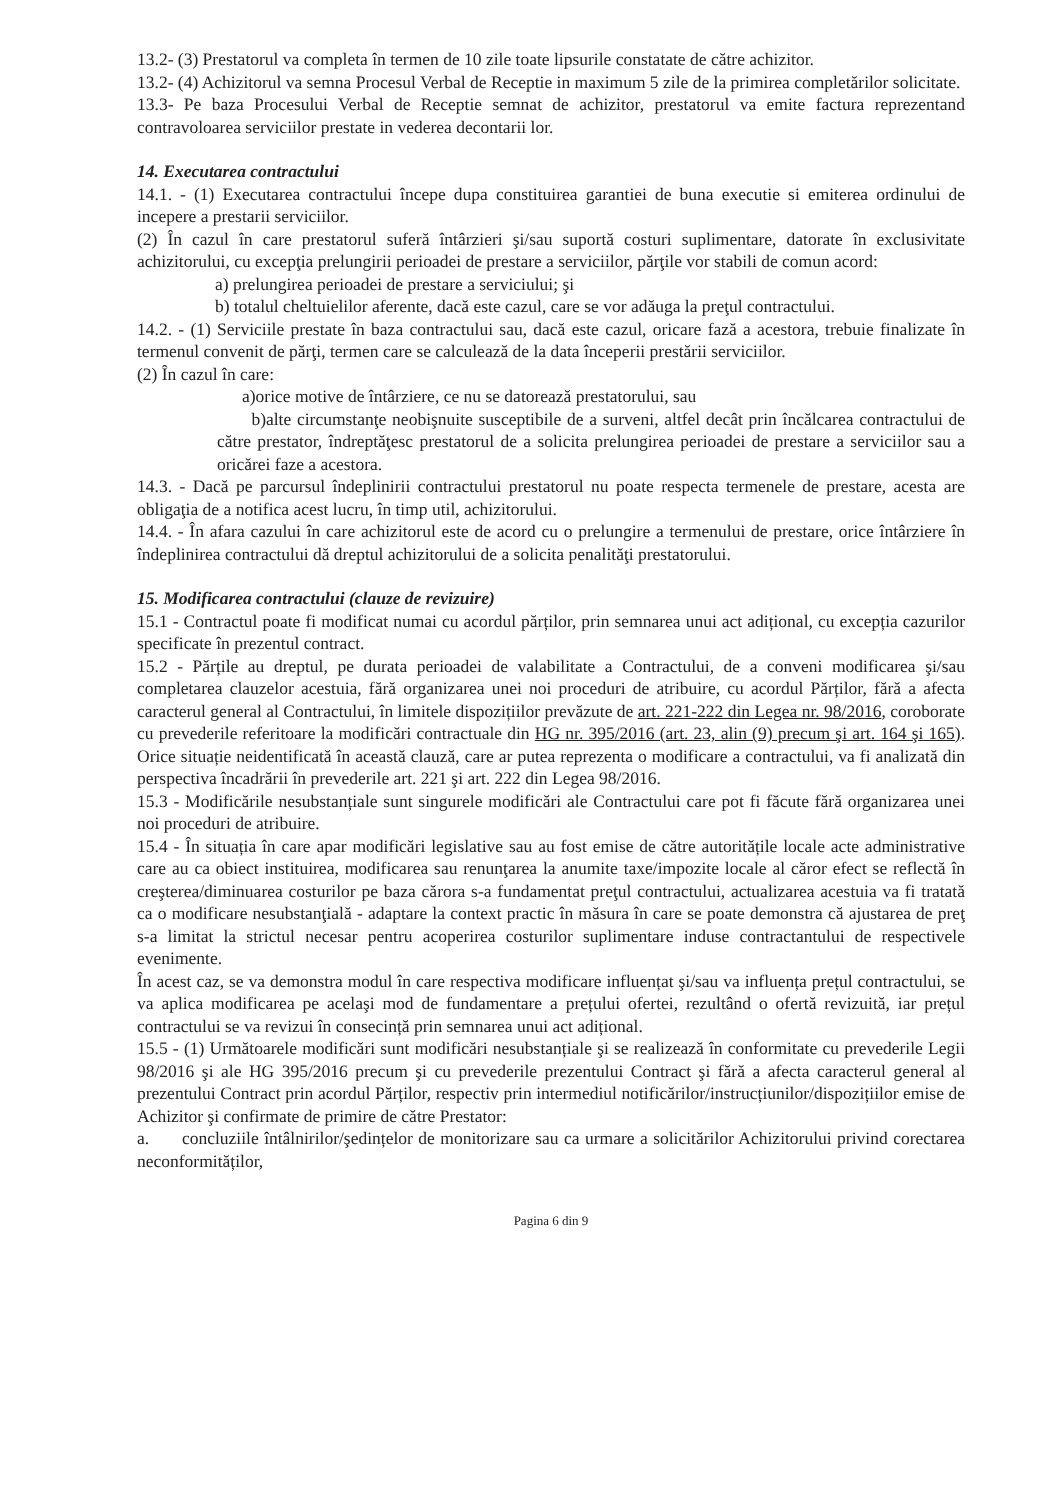13.2- (3) Prestatorul va completa în termen de 10 zile toate lipsurile constatate de către achizitor.
13.2- (4) Achizitorul va semna Procesul Verbal de Receptie in maximum 5 zile de la primirea completărilor solicitate.
13.3- Pe baza Procesului Verbal de Receptie semnat de achizitor, prestatorul va emite factura reprezentand contravoloarea serviciilor prestate in vederea decontarii lor.
14. Executarea contractului
14.1. - (1) Executarea contractului începe dupa constituirea garantiei de buna executie si emiterea ordinului de incepere a prestarii serviciilor.
(2) În cazul în care prestatorul suferă întârzieri şi/sau suportă costuri suplimentare, datorate în exclusivitate achizitorului, cu excepţia prelungirii perioadei de prestare a serviciilor, părţile vor stabili de comun acord:
a) prelungirea perioadei de prestare a serviciului; şi
b) totalul cheltuielilor aferente, dacă este cazul, care se vor adăuga la preţul contractului.
14.2. - (1) Serviciile prestate în baza contractului sau, dacă este cazul, oricare fază a acestora, trebuie finalizate în termenul convenit de părţi, termen care se calculează de la data începerii prestării serviciilor.
(2) În cazul în care:
a)orice motive de întârziere, ce nu se datorează prestatorului, sau
b)alte circumstanţe neobişnuite susceptibile de a surveni, altfel decât prin încălcarea contractului de către prestator, îndreptăţesc prestatorul de a solicita prelungirea perioadei de prestare a serviciilor sau a oricărei faze a acestora.
14.3. - Dacă pe parcursul îndeplinirii contractului prestatorul nu poate respecta termenele de prestare, acesta are obligaţia de a notifica acest lucru, în timp util, achizitorului.
14.4. - În afara cazului în care achizitorul este de acord cu o prelungire a termenului de prestare, orice întârziere în îndeplinirea contractului dă dreptul achizitorului de a solicita penalităţi prestatorului.
15. Modificarea contractului (clauze de revizuire)
15.1 - Contractul poate fi modificat numai cu acordul părților, prin semnarea unui act adițional, cu excepția cazurilor specificate în prezentul contract.
15.2 - Părțile au dreptul, pe durata perioadei de valabilitate a Contractului, de a conveni modificarea şi/sau completarea clauzelor acestuia, fără organizarea unei noi proceduri de atribuire, cu acordul Părților, fără a afecta caracterul general al Contractului, în limitele dispozițiilor prevăzute de art. 221-222 din Legea nr. 98/2016, coroborate cu prevederile referitoare la modificări contractuale din HG nr. 395/2016 (art. 23, alin (9) precum şi art. 164 şi 165). Orice situație neidentificată în această clauză, care ar putea reprezenta o modificare a contractului, va fi analizată din perspectiva încadrării în prevederile art. 221 şi art. 222 din Legea 98/2016.
15.3 - Modificările nesubstanțiale sunt singurele modificări ale Contractului care pot fi făcute fără organizarea unei noi proceduri de atribuire.
15.4 - În situația în care apar modificări legislative sau au fost emise de către autoritățile locale acte administrative care au ca obiect instituirea, modificarea sau renunţarea la anumite taxe/impozite locale al căror efect se reflectă în creşterea/diminuarea costurilor pe baza cărora s-a fundamentat preţul contractului, actualizarea acestuia va fi tratată ca o modificare nesubstanţială - adaptare la context practic în măsura în care se poate demonstra că ajustarea de preţ s-a limitat la strictul necesar pentru acoperirea costurilor suplimentare induse contractantului de respectivele evenimente.
În acest caz, se va demonstra modul în care respectiva modificare influențat şi/sau va influența prețul contractului, se va aplica modificarea pe acelaşi mod de fundamentare a prețului ofertei, rezultând o ofertă revizuită, iar prețul contractului se va revizui în consecință prin semnarea unui act adițional.
15.5 - (1) Următoarele modificări sunt modificări nesubstanțiale şi se realizează în conformitate cu prevederile Legii 98/2016 şi ale HG 395/2016 precum şi cu prevederile prezentului Contract şi fără a afecta caracterul general al prezentului Contract prin acordul Părților, respectiv prin intermediul notificărilor/instrucțiunilor/dispozițiilor emise de Achizitor şi confirmate de primire de către Prestator:
a. concluziile întâlnirilor/şedințelor de monitorizare sau ca urmare a solicitărilor Achizitorului privind corectarea neconformităților,
Pagina 6 din 9